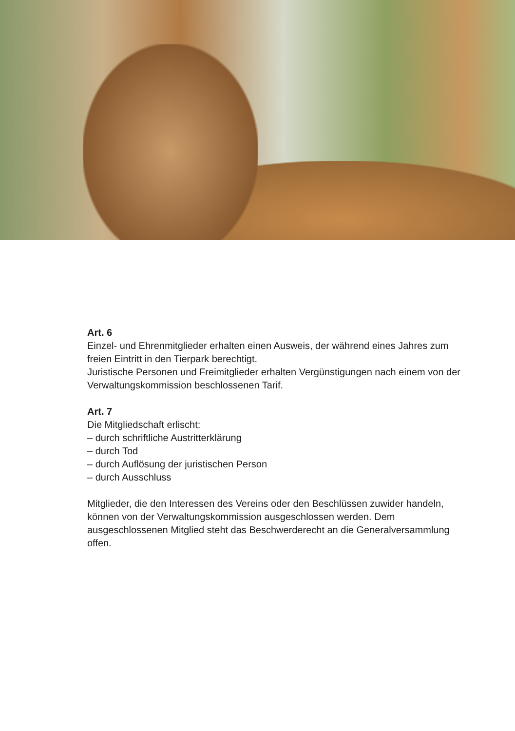Art. 6
Einzel- und Ehrenmitglieder erhalten einen Ausweis, der während eines Jahres zum freien Eintritt in den Tierpark berechtigt.
Juristische Personen und Freimitglieder erhalten Vergünstigungen nach einem von der Verwaltungskommission beschlossenen Tarif.
Art. 7
Die Mitgliedschaft erlischt:
– durch schriftliche Austritterklärung
– durch Tod
– durch Auflösung der juristischen Person
– durch Ausschluss
Mitglieder, die den Interessen des Vereins oder den Beschlüssen zuwider handeln, können von der Verwaltungskommission ausgeschlossen werden. Dem ausgeschlossenen Mitglied steht das Beschwerderecht an die Generalversammlung offen.